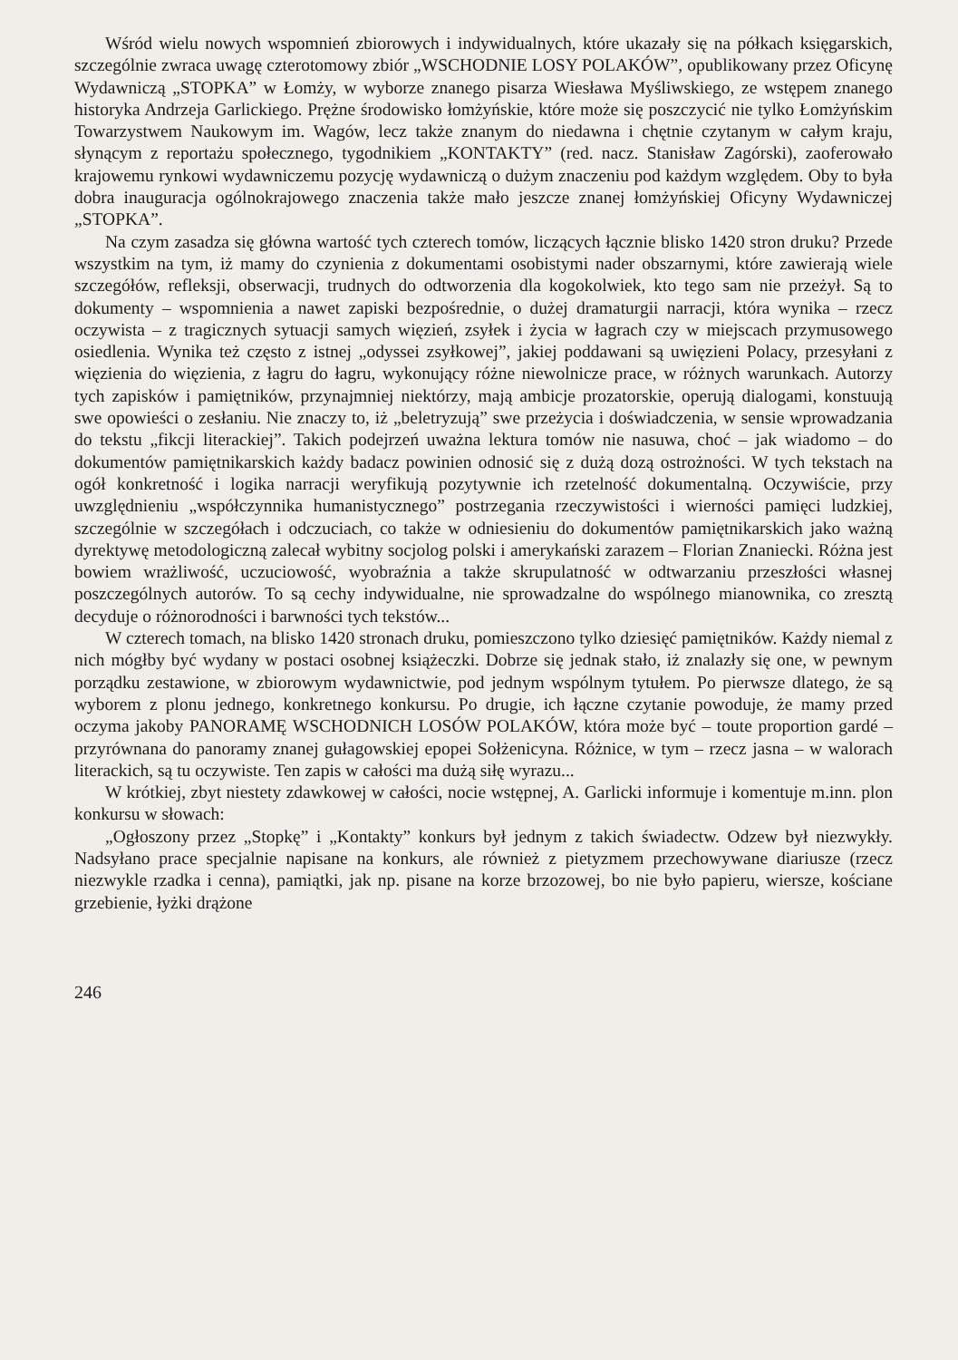Wśród wielu nowych wspomnień zbiorowych i indywidualnych, które ukazały się na półkach księgarskich, szczególnie zwraca uwagę czterotomowy zbiór „WSCHODNIE LOSY POLAKÓW”, opublikowany przez Oficynę Wydawniczą „STOPKA” w Łomży, w wyborze znanego pisarza Wiesława Myśliwskiego, ze wstępem znanego historyka Andrzeja Garlickiego. Prężne środowisko łomżyńskie, które może się poszczycić nie tylko Łomżyńskim Towarzystwem Naukowym im. Wagów, lecz także znanym do niedawna i chętnie czytanym w całym kraju, słynącym z reportażu społecznego, tygodnikiem „KONTAKTY” (red. nacz. Stanisław Zagórski), zaoferowało krajowemu rynkowi wydawniczemu pozycję wydawniczą o dużym znaczeniu pod każdym względem. Oby to była dobra inauguracja ogólnokrajowego znaczenia także mało jeszcze znanej łomżyńskiej Oficyny Wydawniczej „STOPKA”.
Na czym zasadza się główna wartość tych czterech tomów, liczących łącznie blisko 1420 stron druku? Przede wszystkim na tym, iż mamy do czynienia z dokumentami osobistymi nader obszarnymi, które zawierają wiele szczegółów, refleksji, obserwacji, trudnych do odtworzenia dla kogokolwiek, kto tego sam nie przeżył. Są to dokumenty – wspomnienia a nawet zapiski bezpośrednie, o dużej dramaturgii narracji, która wynika – rzecz oczywista – z tragicznych sytuacji samych więzień, zsyłek i życia w łagrach czy w miejscach przymusowego osiedlenia. Wynika też często z istnej „odyssei zsyłkowej”, jakiej poddawani są uwięzieni Polacy, przesyłani z więzienia do więzienia, z łagru do łagru, wykonujący różne niewolnicze prace, w różnych warunkach. Autorzy tych zapisków i pamiętników, przynajmniej niektórzy, mają ambicje prozatorskie, operują dialogami, konstuują swe opowieści o zesłaniu. Nie znaczy to, iż „beletryzują” swe przeżycia i doświadczenia, w sensie wprowadzania do tekstu „fikcji literackiej”. Takich podejrzeń uważna lektura tomów nie nasuwa, choć – jak wiadomo – do dokumentów pamiętnikarskich każdy badacz powinien odnosić się z dużą dozą ostrożności. W tych tekstach na ogół konkretność i logika narracji weryfikują pozytywnie ich rzetelność dokumentalną. Oczywiście, przy uwzględnieniu „współczynnika humanistycznego” postrzegania rzeczywistości i wierności pamięci ludzkiej, szczególnie w szczegółach i odczuciach, co także w odniesieniu do dokumentów pamiętnikarskich jako ważną dyrektywę metodologiczną zalecał wybitny socjolog polski i amerykański zarazem – Florian Znaniecki. Różna jest bowiem wrażliwość, uczuciowość, wyobraźnia a także skrupulatność w odtwarzaniu przeszłości własnej poszczególnych autorów. To są cechy indywidualne, nie sprowadzalne do wspólnego mianownika, co zresztą decyduje o różnorodności i barwności tych tekstów...
W czterech tomach, na blisko 1420 stronach druku, pomieszczono tylko dziesięć pamiętników. Każdy niemal z nich mógłby być wydany w postaci osobnej książeczki. Dobrze się jednak stało, iż znalazły się one, w pewnym porządku zestawione, w zbiorowym wydawnictwie, pod jednym wspólnym tytułem. Po pierwsze dlatego, że są wyborem z plonu jednego, konkretnego konkursu. Po drugie, ich łączne czytanie powoduje, że mamy przed oczyma jakoby PANORAMĘ WSCHODNICH LOSÓW POLAKÓW, która może być – toute proportion gardé – przyrównana do panoramy znanej gułagowskiej epopei Sołżenicyna. Różnice, w tym – rzecz jasna – w walorach literackich, są tu oczywiste. Ten zapis w całości ma dużą siłę wyrazu...
W krótkiej, zbyt niestety zdawkowej w całości, nocie wstępnej, A. Garlicki informuje i komentuje m.inn. plon konkursu w słowach:
„Ogłoszony przez „Stopkę” i „Kontakty” konkurs był jednym z takich świadectw. Odzew był niezwykły. Nadsyłano prace specjalnie napisane na konkurs, ale również z pietyzmem przechowywane diariusze (rzecz niezwykle rzadka i cenna), pamiątki, jak np. pisane na korze brzozowej, bo nie było papieru, wiersze, kościane grzebienie, łyżki drążone
246